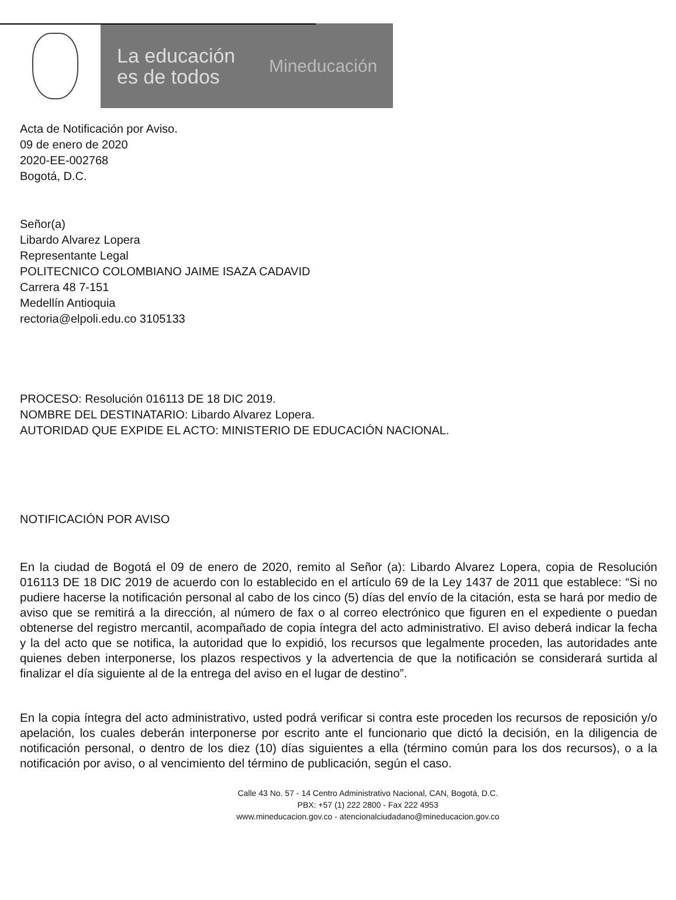La educación es de todos
Mineducación
Acta de Notificación por Aviso.
09 de enero de 2020
2020-EE-002768
Bogotá, D.C.
Señor(a)
Libardo Alvarez Lopera
Representante Legal
POLITECNICO COLOMBIANO JAIME ISAZA CADAVID
Carrera 48 7-151
Medellín Antioquia
rectoria@elpoli.edu.co 3105133
PROCESO: Resolución 016113 DE 18 DIC 2019.
NOMBRE DEL DESTINATARIO: Libardo Alvarez Lopera.
AUTORIDAD QUE EXPIDE EL ACTO: MINISTERIO DE EDUCACIÓN NACIONAL.
NOTIFICACIÓN POR AVISO
En la ciudad de Bogotá el 09 de enero de 2020, remito al Señor (a): Libardo Alvarez Lopera, copia de Resolución 016113 DE 18 DIC 2019 de acuerdo con lo establecido en el artículo 69 de la Ley 1437 de 2011 que establece: “Si no pudiere hacerse la notificación personal al cabo de los cinco (5) días del envío de la citación, esta se hará por medio de aviso que se remitirá a la dirección, al número de fax o al correo electrónico que figuren en el expediente o puedan obtenerse del registro mercantil, acompañado de copia íntegra del acto administrativo. El aviso deberá indicar la fecha y la del acto que se notifica, la autoridad que lo expidió, los recursos que legalmente proceden, las autoridades ante quienes deben interponerse, los plazos respectivos y la advertencia de que la notificación se considerará surtida al finalizar el día siguiente al de la entrega del aviso en el lugar de destino”.
En la copia íntegra del acto administrativo, usted podrá verificar si contra este proceden los recursos de reposición y/o apelación, los cuales deberán interponerse por escrito ante el funcionario que dictó la decisión, en la diligencia de notificación personal, o dentro de los diez (10) días siguientes a ella (término común para los dos recursos), o a la notificación por aviso, o al vencimiento del término de publicación, según el caso.
Calle 43 No. 57 - 14 Centro Administrativo Nacional, CAN, Bogotá, D.C.
PBX: +57 (1) 222 2800 - Fax 222 4953
www.mineducacion.gov.co - atencionalciudadano@mineducacion.gov.co